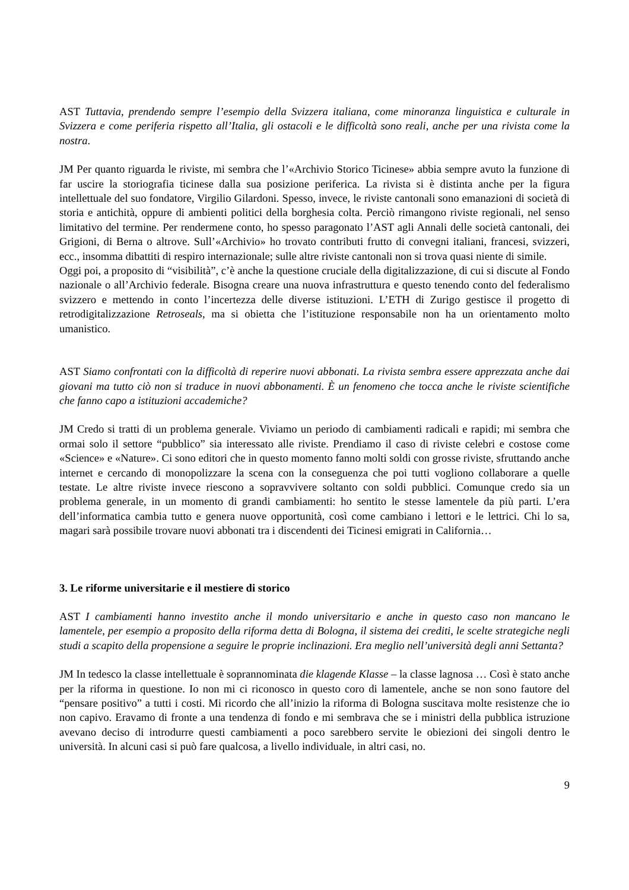AST Tuttavia, prendendo sempre l’esempio della Svizzera italiana, come minoranza linguistica e culturale in Svizzera e come periferia rispetto all’Italia, gli ostacoli e le difficoltà sono reali, anche per una rivista come la nostra.
JM Per quanto riguarda le riviste, mi sembra che l’«Archivio Storico Ticinese» abbia sempre avuto la funzione di far uscire la storiografia ticinese dalla sua posizione periferica. La rivista si è distinta anche per la figura intellettuale del suo fondatore, Virgilio Gilardoni. Spesso, invece, le riviste cantonali sono emanazioni di società di storia e antichità, oppure di ambienti politici della borghesia colta. Perciò rimangono riviste regionali, nel senso limitativo del termine. Per rendermene conto, ho spesso paragonato l’AST agli Annali delle società cantonali, dei Grigioni, di Berna o altrove. Sull’«Archivio» ho trovato contributi frutto di convegni italiani, francesi, svizzeri, ecc., insomma dibattiti di respiro internazionale; sulle altre riviste cantonali non si trova quasi niente di simile.
Oggi poi, a proposito di “visibilità”, c’è anche la questione cruciale della digitalizzazione, di cui si discute al Fondo nazionale o all’Archivio federale. Bisogna creare una nuova infrastruttura e questo tenendo conto del federalismo svizzero e mettendo in conto l’incertezza delle diverse istituzioni. L’ETH di Zurigo gestisce il progetto di retrodigitalizzazione Retroseals, ma si obietta che l’istituzione responsabile non ha un orientamento molto umanistico.
AST Siamo confrontati con la difficoltà di reperire nuovi abbonati. La rivista sembra essere apprezzata anche dai giovani ma tutto ciò non si traduce in nuovi abbonamenti. È un fenomeno che tocca anche le riviste scientifiche che fanno capo a istituzioni accademiche?
JM Credo si tratti di un problema generale. Viviamo un periodo di cambiamenti radicali e rapidi; mi sembra che ormai solo il settore “pubblico” sia interessato alle riviste. Prendiamo il caso di riviste celebri e costose come «Science» e «Nature». Ci sono editori che in questo momento fanno molti soldi con grosse riviste, sfruttando anche internet e cercando di monopolizzare la scena con la conseguenza che poi tutti vogliono collaborare a quelle testate. Le altre riviste invece riescono a sopravvivere soltanto con soldi pubblici. Comunque credo sia un problema generale, in un momento di grandi cambiamenti: ho sentito le stesse lamentele da più parti. L’era dell’informatica cambia tutto e genera nuove opportunità, così come cambiano i lettori e le lettrici. Chi lo sa, magari sarà possibile trovare nuovi abbonati tra i discendenti dei Ticinesi emigrati in California…
3. Le riforme universitarie e il mestiere di storico
AST I cambiamenti hanno investito anche il mondo universitario e anche in questo caso non mancano le lamentele, per esempio a proposito della riforma detta di Bologna, il sistema dei crediti, le scelte strategiche negli studi a scapito della propensione a seguire le proprie inclinazioni. Era meglio nell’università degli anni Settanta?
JM In tedesco la classe intellettuale è soprannominata die klagende Klasse – la classe lagnosa … Così è stato anche per la riforma in questione. Io non mi ci riconosco in questo coro di lamentele, anche se non sono fautore del “pensare positivo” a tutti i costi. Mi ricordo che all’inizio la riforma di Bologna suscitava molte resistenze che io non capivo. Eravamo di fronte a una tendenza di fondo e mi sembrava che se i ministri della pubblica istruzione avevano deciso di introdurre questi cambiamenti a poco sarebbero servite le obiezioni dei singoli dentro le università. In alcuni casi si può fare qualcosa, a livello individuale, in altri casi, no.
9